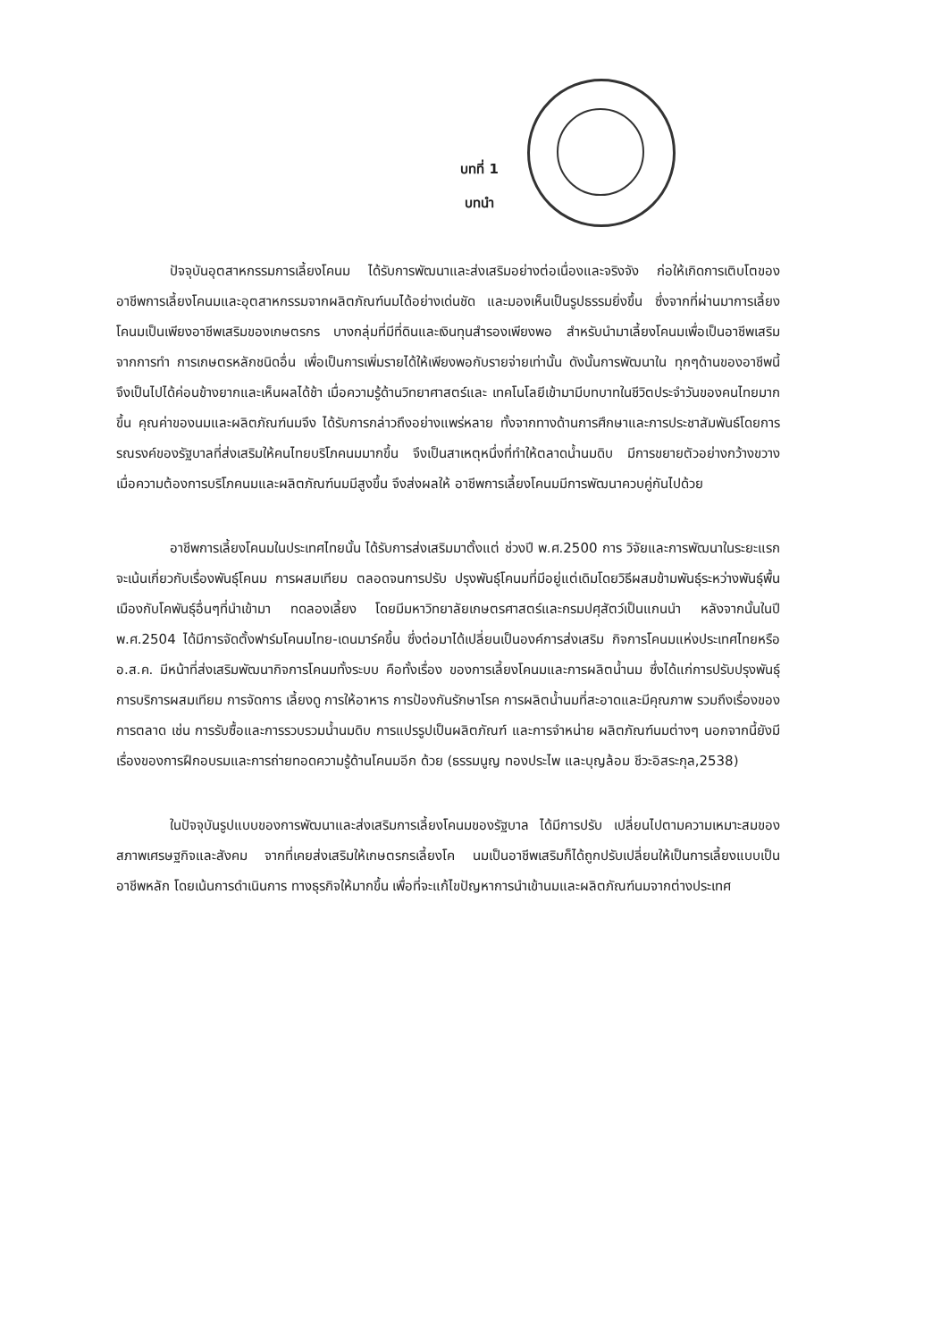บทที่ 1
บทนำ
ปัจจุบันอุตสาหกรรมการเลี้ยงโคนม ได้รับการพัฒนาและส่งเสริมอย่างต่อเนื่องและจริงจัง ก่อให้เกิดการเติบโตของอาชีพการเลี้ยงโคนมและอุตสาหกรรมจากผลิตภัณฑ์นมได้อย่างเด่นชัด และมองเห็นเป็นรูปธรรมยิ่งขึ้น ซึ่งจากที่ผ่านมาการเลี้ยงโคนมเป็นเพียงอาชีพเสริมของเกษตรกร บางกลุ่มที่มีที่ดินและเงินทุนสำรองเพียงพอ สำหรับนำมาเลี้ยงโคนมเพื่อเป็นอาชีพเสริมจากการทำ การเกษตรหลักชนิดอื่น เพื่อเป็นการเพิ่มรายได้ให้เพียงพอกับรายจ่ายเท่านั้น ดังนั้นการพัฒนาใน ทุกๆด้านของอาชีพนี้จึงเป็นไปได้ค่อนข้างยากและเห็นผลได้ช้า เมื่อความรู้ด้านวิทยาศาสตร์และ เทคโนโลยีเข้ามามีบทบาทในชีวิตประจำวันของคนไทยมากขึ้น คุณค่าของนมและผลิตภัณฑ์นมจึง ได้รับการกล่าวถึงอย่างแพร่หลาย ทั้งจากทางด้านการศึกษาและการประชาสัมพันธ์โดยการ รณรงค์ของรัฐบาลที่ส่งเสริมให้คนไทยบริโภคนมมากขึ้น จึงเป็นสาเหตุหนึ่งที่ทำให้ตลาดน้ำนมดิบ มีการขยายตัวอย่างกว้างขวาง เมื่อความต้องการบริโภคนมและผลิตภัณฑ์นมมีสูงขึ้น จึงส่งผลให้ อาชีพการเลี้ยงโคนมมีการพัฒนาควบคู่กันไปด้วย
อาชีพการเลี้ยงโคนมในประเทศไทยนั้น ได้รับการส่งเสริมมาตั้งแต่ ช่วงปี พ.ศ.2500 การ วิจัยและการพัฒนาในระยะแรกจะเน้นเกี่ยวกับเรื่องพันธุ์โคนม การผสมเทียม ตลอดจนการปรับ ปรุงพันธุ์โคนมที่มีอยู่แต่เดิมโดยวิธีผสมข้ามพันธุ์ระหว่างพันธุ์พื้นเมืองกับโคพันธุ์อื่นๆที่นำเข้ามา ทดลองเลี้ยง โดยมีมหาวิทยาลัยเกษตรศาสตร์และกรมปศุสัตว์เป็นแกนนำ หลังจากนั้นในปี พ.ศ.2504 ได้มีการจัดตั้งฟาร์มโคนมไทย-เดนมาร์คขึ้น ซึ่งต่อมาได้เปลี่ยนเป็นองค์การส่งเสริม กิจการโคนมแห่งประเทศไทยหรือ อ.ส.ค. มีหน้าที่ส่งเสริมพัฒนากิจการโคนมทั้งระบบ คือทั้งเรื่อง ของการเลี้ยงโคนมและการผลิตน้ำนม ซึ่งได้แก่การปรับปรุงพันธุ์ การบริการผสมเทียม การจัดการ เลี้ยงดู การให้อาหาร การป้องกันรักษาโรค การผลิตน้ำนมที่สะอาดและมีคุณภาพ รวมถึงเรื่องของ การตลาด เช่น การรับซื้อและการรวบรวมน้ำนมดิบ การแปรรูปเป็นผลิตภัณฑ์ และการจำหน่าย ผลิตภัณฑ์นมต่างๆ นอกจากนี้ยังมีเรื่องของการฝึกอบรมและการถ่ายทอดความรู้ด้านโคนมอีก ด้วย (ธรรมนูญ ทองประไพ และบุญล้อม ชีวะอิสระกุล,2538)
ในปัจจุบันรูปแบบของการพัฒนาและส่งเสริมการเลี้ยงโคนมของรัฐบาล ได้มีการปรับ เปลี่ยนไปตามความเหมาะสมของสภาพเศรษฐกิจและสังคม จากที่เคยส่งเสริมให้เกษตรกรเลี้ยงโค นมเป็นอาชีพเสริมก็ได้ถูกปรับเปลี่ยนให้เป็นการเลี้ยงแบบเป็นอาชีพหลัก โดยเน้นการดำเนินการ ทางธุรกิจให้มากขึ้น เพื่อที่จะแก้ไขปัญหาการนำเข้านมและผลิตภัณฑ์นมจากต่างประเทศ